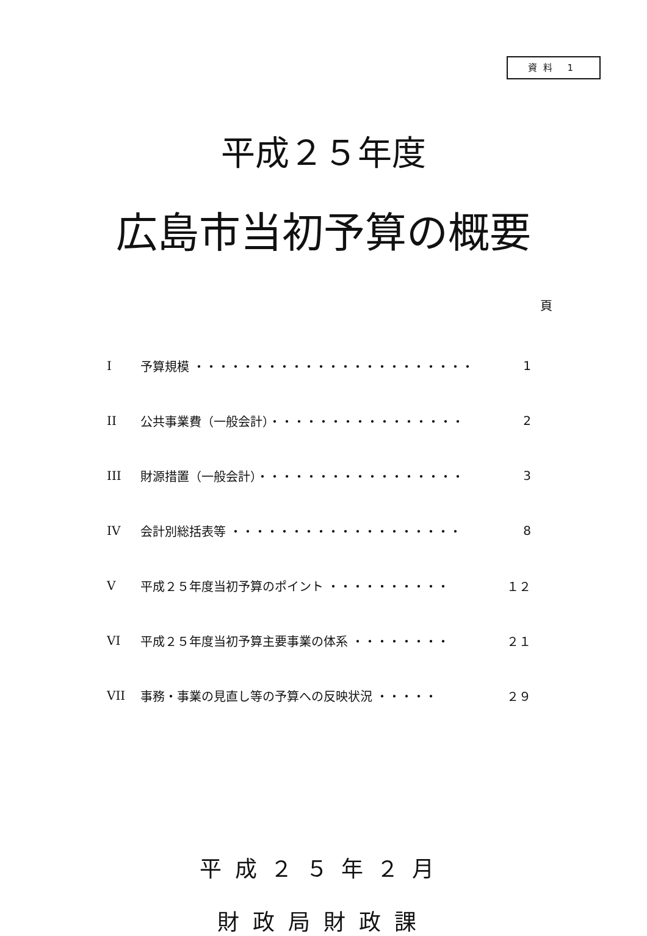資料 1
平成２５年度
広島市当初予算の概要
頁
| I | 予算規模 ・・・・・・・・・・・・・・・・・・・・・・・ | 1 |
| II | 公共事業費（一般会計）・・・・・・・・・・・・・・・・ | 2 |
| III | 財源措置（一般会計）・・・・・・・・・・・・・・・・・ | 3 |
| IV | 会計別総括表等 ・・・・・・・・・・・・・・・・・・・ | 8 |
| V | 平成２５年度当初予算のポイント ・・・・・・・・・・ | １２ |
| VI | 平成２５年度当初予算主要事業の体系 ・・・・・・・・ | ２１ |
| VII | 事務・事業の見直し等の予算への反映状況 ・・・・・ | ２９ |
平成２５年２月
財政局財政課